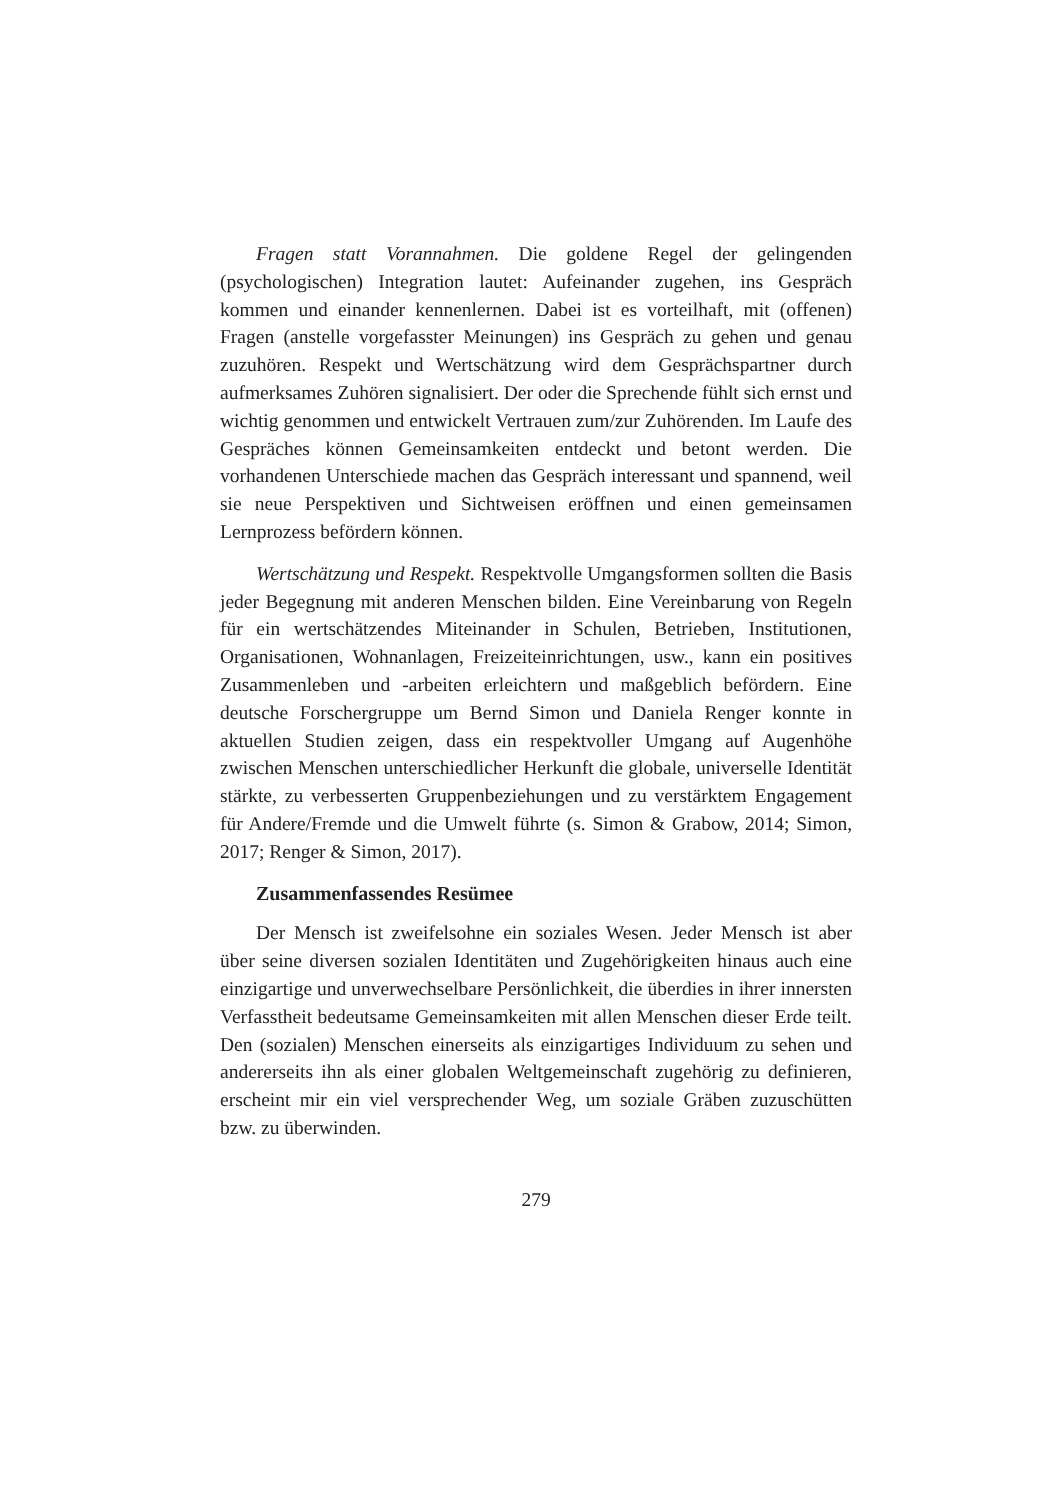Fragen statt Vorannahmen. Die goldene Regel der gelingenden (psychologischen) Integration lautet: Aufeinander zugehen, ins Gespräch kommen und einander kennenlernen. Dabei ist es vorteilhaft, mit (offenen) Fragen (anstelle vorgefasster Meinungen) ins Gespräch zu gehen und genau zuzuhören. Respekt und Wertschätzung wird dem Gesprächspartner durch aufmerksames Zuhören signalisiert. Der oder die Sprechende fühlt sich ernst und wichtig genommen und entwickelt Vertrauen zum/zur Zuhörenden. Im Laufe des Gespräches können Gemeinsamkeiten entdeckt und betont werden. Die vorhandenen Unterschiede machen das Gespräch interessant und spannend, weil sie neue Perspektiven und Sichtweisen eröffnen und einen gemeinsamen Lernprozess befördern können.
Wertschätzung und Respekt. Respektvolle Umgangsformen sollten die Basis jeder Begegnung mit anderen Menschen bilden. Eine Vereinbarung von Regeln für ein wertschätzendes Miteinander in Schulen, Betrieben, Institutionen, Organisationen, Wohnanlagen, Freizeiteinrichtungen, usw., kann ein positives Zusammenleben und -arbeiten erleichtern und maßgeblich befördern. Eine deutsche Forschergruppe um Bernd Simon und Daniela Renger konnte in aktuellen Studien zeigen, dass ein respektvoller Umgang auf Augenhöhe zwischen Menschen unterschiedlicher Herkunft die globale, universelle Identität stärkte, zu verbesserten Gruppenbeziehungen und zu verstärktem Engagement für Andere/Fremde und die Umwelt führte (s. Simon & Grabow, 2014; Simon, 2017; Renger & Simon, 2017).
Zusammenfassendes Resümee
Der Mensch ist zweifelsohne ein soziales Wesen. Jeder Mensch ist aber über seine diversen sozialen Identitäten und Zugehörigkeiten hinaus auch eine einzigartige und unverwechselbare Persönlichkeit, die überdies in ihrer innersten Verfasstheit bedeutsame Gemeinsamkeiten mit allen Menschen dieser Erde teilt. Den (sozialen) Menschen einerseits als einzigartiges Individuum zu sehen und andererseits ihn als einer globalen Weltgemeinschaft zugehörig zu definieren, erscheint mir ein viel versprechender Weg, um soziale Gräben zuzuschütten bzw. zu überwinden.
279